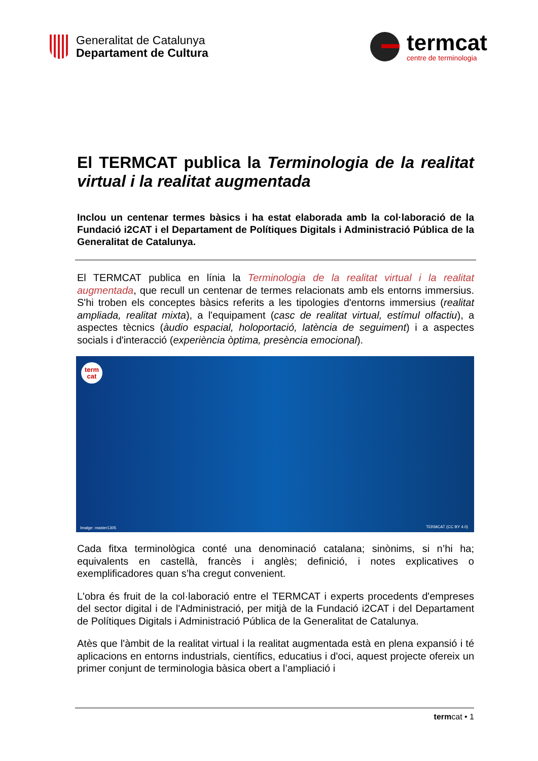Generalitat de Catalunya
Departament de Cultura
termcat
centre de terminologia
El TERMCAT publica la Terminologia de la realitat virtual i la realitat augmentada
Inclou un centenar termes bàsics i ha estat elaborada amb la col·laboració de la Fundació i2CAT i el Departament de Polítiques Digitals i Administració Pública de la Generalitat de Catalunya.
El TERMCAT publica en línia la Terminologia de la realitat virtual i la realitat augmentada, que recull un centenar de termes relacionats amb els entorns immersius. S'hi troben els conceptes bàsics referits a les tipologies d'entorns immersius (realitat ampliada, realitat mixta), a l'equipament (casc de realitat virtual, estímul olfactiu), a aspectes tècnics (àudio espacial, holoportació, latència de seguiment) i a aspectes socials i d'interacció (experiència òptima, presència emocional).
term
cat
Imatge: master1305 TERMCAT (CC BY 4.0)
Cada fitxa terminològica conté una denominació catalana; sinònims, si n’hi ha; equivalents en castellà, francès i anglès; definició, i notes explicatives o exemplificadores quan s’ha cregut convenient.
L'obra és fruit de la col·laboració entre el TERMCAT i experts procedents d'empreses del sector digital i de l'Administració, per mitjà de la Fundació i2CAT i del Departament de Polítiques Digitals i Administració Pública de la Generalitat de Catalunya.
Atès que l'àmbit de la realitat virtual i la realitat augmentada està en plena expansió i té aplicacions en entorns industrials, científics, educatius i d'oci, aquest projecte ofereix un primer conjunt de terminologia bàsica obert a l’ampliació i
termcat • 1